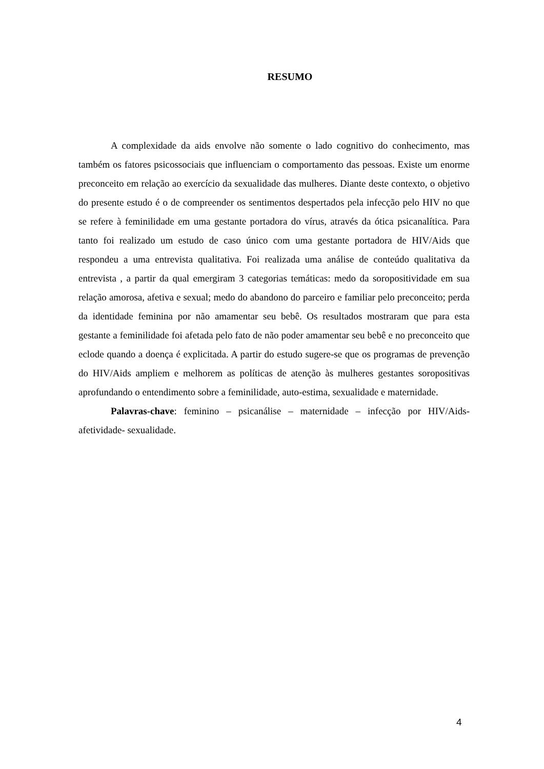RESUMO
A complexidade da aids envolve não somente o lado cognitivo do conhecimento, mas também os fatores psicossociais que influenciam o comportamento das pessoas. Existe um enorme preconceito em relação ao exercício da sexualidade das mulheres. Diante deste contexto, o objetivo do presente estudo é o de compreender os sentimentos despertados pela infecção pelo HIV no que se refere à feminilidade em uma gestante portadora do vírus, através da ótica psicanalítica. Para tanto foi realizado um estudo de caso único com uma gestante portadora de HIV/Aids que respondeu a uma entrevista qualitativa. Foi realizada uma análise de conteúdo qualitativa da entrevista , a partir da qual emergiram 3 categorias temáticas: medo da soropositividade em sua relação amorosa, afetiva e sexual; medo do abandono do parceiro e familiar pelo preconceito; perda da identidade feminina por não amamentar seu bebê. Os resultados mostraram que para esta gestante a feminilidade foi afetada pelo fato de não poder amamentar seu bebê e no preconceito que eclode quando a doença é explicitada. A partir do estudo sugere-se que os programas de prevenção do HIV/Aids ampliem e melhorem as políticas de atenção às mulheres gestantes soropositivas aprofundando o entendimento sobre a feminilidade, auto-estima, sexualidade e maternidade.
Palavras-chave: feminino – psicanálise – maternidade – infecção por HIV/Aids-afetividade- sexualidade.
4